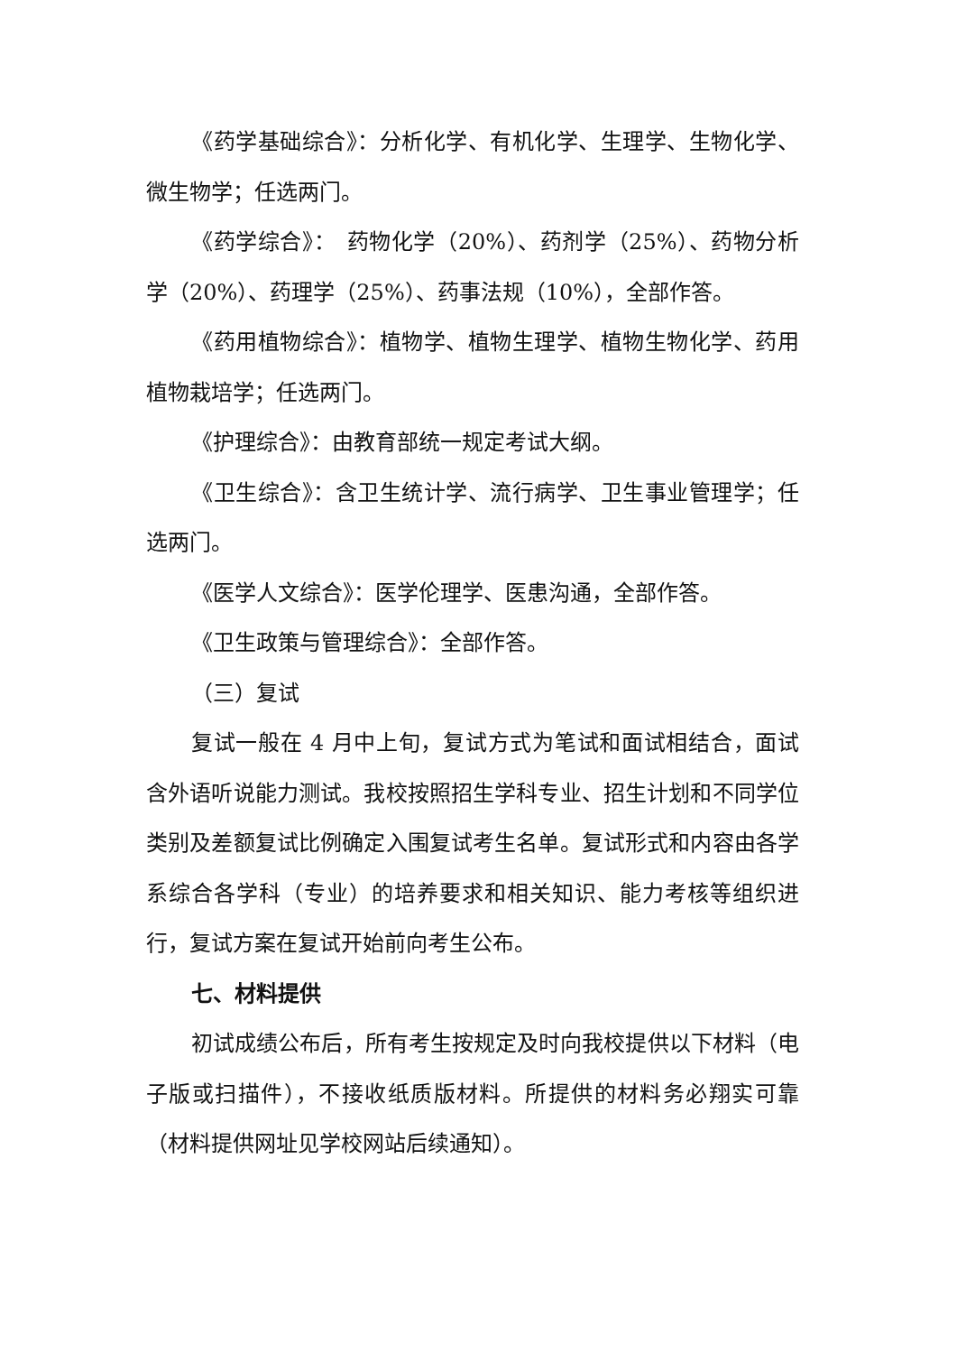《药学基础综合》：分析化学、有机化学、生理学、生物化学、微生物学；任选两门。
《药学综合》：　药物化学（20%）、药剂学（25%）、药物分析学（20%）、药理学（25%）、药事法规（10%），全部作答。
《药用植物综合》：植物学、植物生理学、植物生物化学、药用植物栽培学；任选两门。
《护理综合》：由教育部统一规定考试大纲。
《卫生综合》：含卫生统计学、流行病学、卫生事业管理学；任选两门。
《医学人文综合》：医学伦理学、医患沟通，全部作答。
《卫生政策与管理综合》：全部作答。
（三）复试
复试一般在 4 月中上旬，复试方式为笔试和面试相结合，面试含外语听说能力测试。我校按照招生学科专业、招生计划和不同学位类别及差额复试比例确定入围复试考生名单。复试形式和内容由各学系综合各学科（专业）的培养要求和相关知识、能力考核等组织进行，复试方案在复试开始前向考生公布。
七、材料提供
初试成绩公布后，所有考生按规定及时向我校提供以下材料（电子版或扫描件），不接收纸质版材料。所提供的材料务必翔实可靠（材料提供网址见学校网站后续通知）。